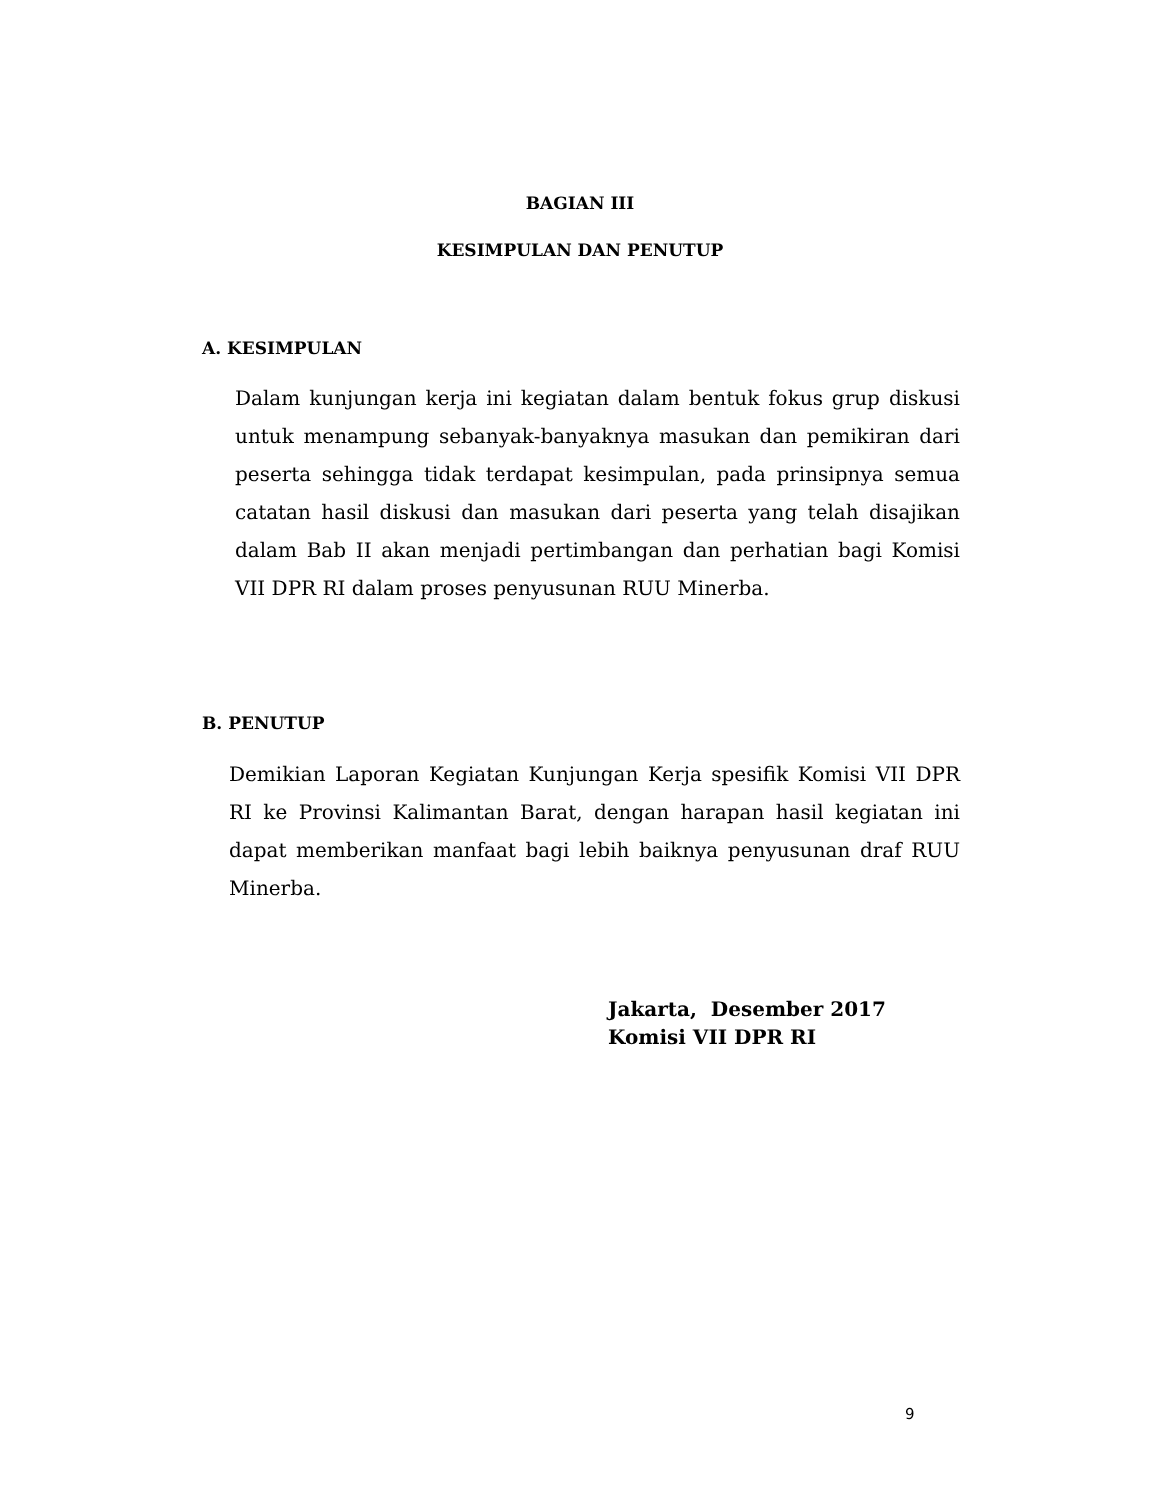BAGIAN III
KESIMPULAN DAN PENUTUP
A. KESIMPULAN
Dalam kunjungan kerja ini kegiatan dalam bentuk fokus grup diskusi untuk menampung sebanyak-banyaknya masukan dan pemikiran dari peserta sehingga tidak terdapat kesimpulan, pada prinsipnya semua catatan hasil diskusi dan masukan dari peserta yang telah disajikan dalam Bab II akan menjadi pertimbangan dan perhatian bagi Komisi VII DPR RI dalam proses penyusunan RUU Minerba.
B. PENUTUP
Demikian Laporan Kegiatan Kunjungan Kerja spesifik Komisi VII DPR RI ke Provinsi Kalimantan Barat, dengan harapan hasil kegiatan ini dapat memberikan manfaat bagi lebih baiknya penyusunan draf RUU Minerba.
Jakarta, Desember 2017
Komisi VII DPR RI
9